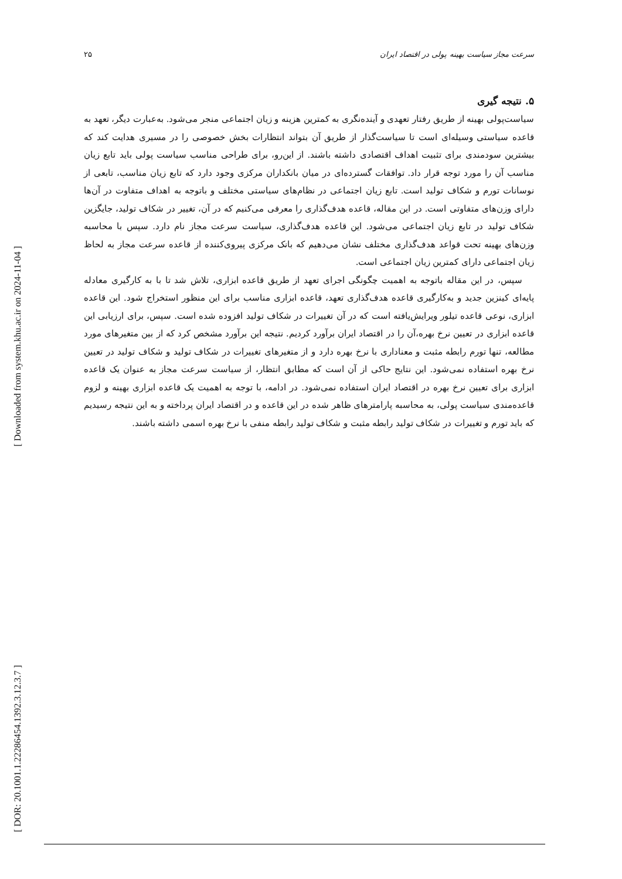[ Downloaded from system.khu.ac.ir on 2024-11-04 ]
[ DOR: 20.1001.1.22286454.1392.3.12.3.7 ]
سرعت مجاز سیاست بهینه پولی در اقتصاد ایران ۲۵
۵. نتیجه گیری
سیاست‌پولی بهینه از طریق رفتار تعهدی و آینده‌نگری به کمترین هزینه و زیان اجتماعی منجر می‌شود. به‌عبارت دیگر، تعهد به قاعده سیاستی وسیله‌ای است تا سیاست‌گذار از طریق آن بتواند انتظارات بخش خصوصی را در مسیری هدایت کند که بیشترین سودمندی برای تثبیت اهداف اقتصادی داشته باشند. از این‌رو، برای طراحی مناسب سیاست پولی باید تابع زیان مناسب آن را مورد توجه قرار داد. توافقات گسترده‌ای در میان بانکداران مرکزی وجود دارد که تابع زیان مناسب، تابعی از نوسانات تورم و شکاف تولید است. تابع زیان اجتماعی در نظام‌های سیاستی مختلف و باتوجه به اهداف متفاوت در آن‌ها دارای وزن‌های متفاوتی است. در این مقاله، قاعده هدف‌گذاری را معرفی می‌کنیم که در آن، تغییر در شکاف تولید، جایگزین شکاف تولید در تابع زیان اجتماعی می‌شود. این قاعده هدف‌گذاری، سیاست سرعت مجاز نام دارد. سپس با محاسبه وزن‌های بهینه تحت قواعد هدف‌گذاری مختلف نشان می‌دهیم که بانک مرکزی پیروی‌کننده از قاعده سرعت مجاز به لحاظ زیان اجتماعی دارای کمترین زیان اجتماعی است.
سپس، در این مقاله باتوجه به اهمیت چگونگی اجرای تعهد از طریق قاعده ابزاری، تلاش شد تا با به کارگیری معادله پایه‌ای کینزین جدید و به‌کارگیری قاعده هدف‌گذاری تعهد، قاعده ابزاری مناسب برای این منظور استخراج شود. این قاعده ابزاری، نوعی قاعده تیلور ویرایش‌یافته است که در آن تغییرات در شکاف تولید افزوده شده است. سپس، برای ارزیابی این قاعده ابزاری در تعیین نرخ بهره،آن را در اقتصاد ایران برآورد کردیم. نتیجه این برآورد مشخص کرد که از بین متغیرهای مورد مطالعه، تنها تورم رابطه مثبت و معناداری با نرخ بهره دارد و از متغیرهای تغییرات در شکاف تولید و شکاف تولید در تعیین نرخ بهره استفاده نمی‌شود. این نتایج حاکی از آن است که مطابق انتظار، از سیاست سرعت مجاز به عنوان یک قاعده ابزاری برای تعیین نرخ بهره در اقتصاد ایران استفاده نمی‌شود. در ادامه، با توجه به اهمیت یک قاعده ابزاری بهینه و لزوم قاعده‌مندی سیاست پولی، به محاسبه پارامترهای ظاهر شده در این قاعده و در اقتصاد ایران پرداخته و به این نتیجه رسیدیم که باید تورم و تغییرات در شکاف تولید رابطه مثبت و شکاف تولید رابطه منفی با نرخ بهره اسمی داشته باشند.